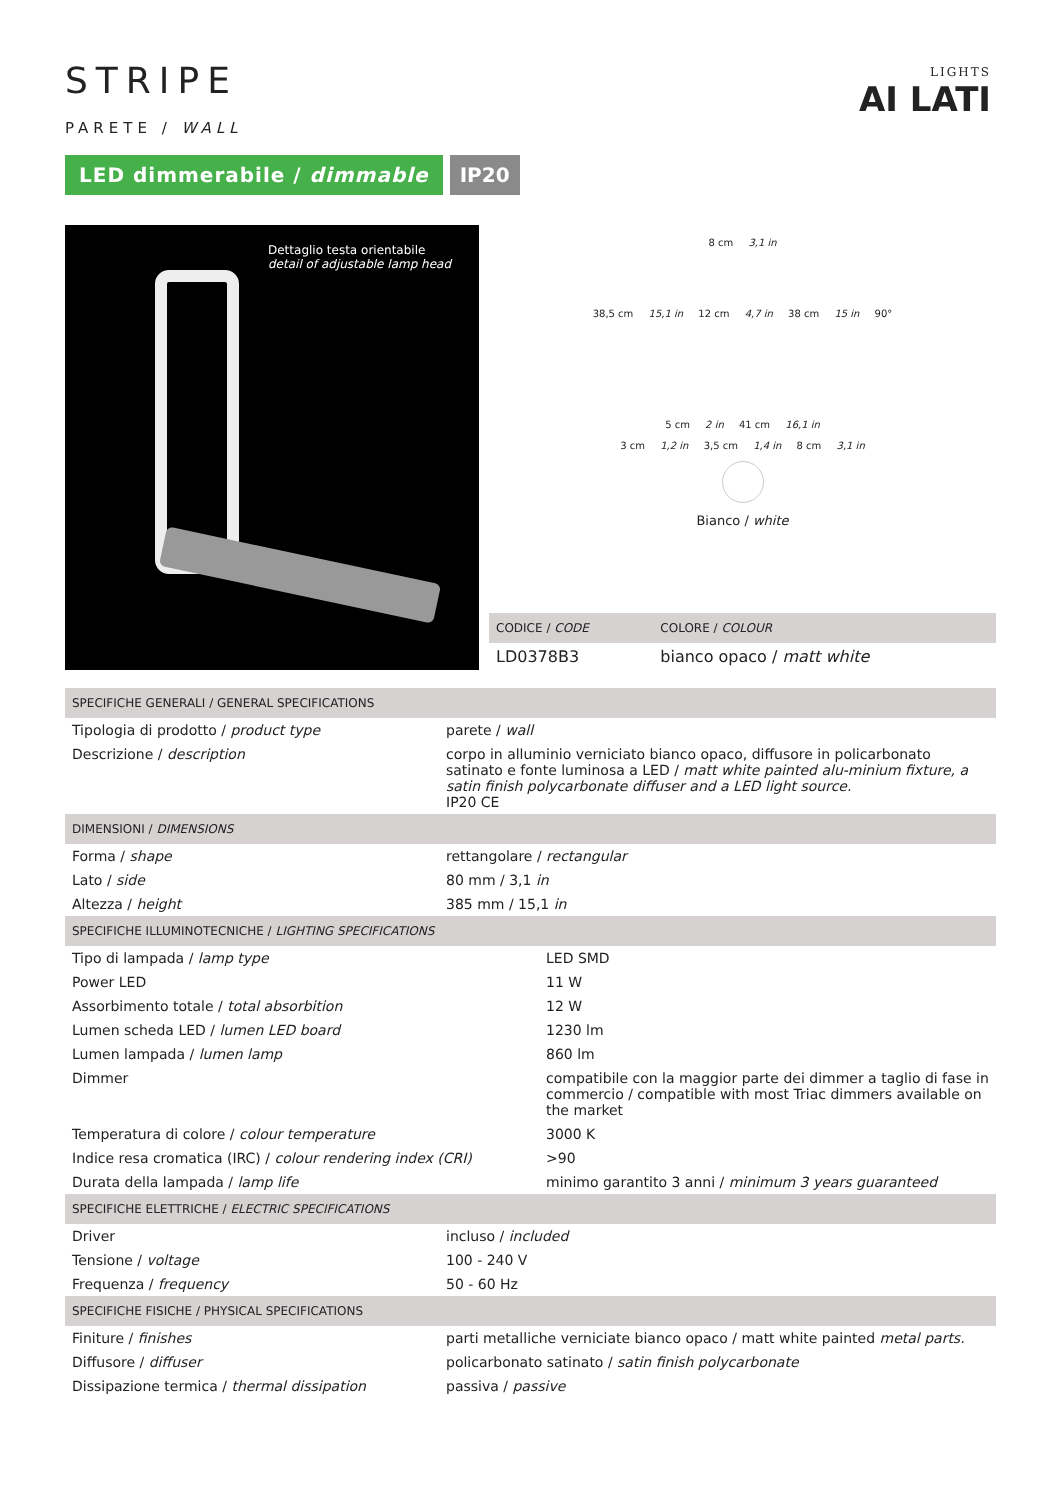LIGHTS
AI LATI
STRIPE
PARETE / WALL
LED dimmerabile / dimmable IP20
Dettaglio testa orientabile
detail of adjustable lamp head
8 cm 3,1 in
38,5 cm 15,1 in 12 cm 4,7 in 38 cm 15 in 90°
5 cm 2 in 41 cm 16,1 in
3 cm 1,2 in 3,5 cm 1,4 in 8 cm 3,1 in
Bianco / white
| CODICE / CODE | COLORE / COLOUR |
| --- | --- |
| LD0378B3 | bianco opaco / matt white |
| SPECIFICHE GENERALI / GENERAL SPECIFICATIONS | |
| --- | --- |
| Tipologia di prodotto / product type | parete / wall |
| Descrizione / description | corpo in alluminio verniciato bianco opaco, diffusore in policarbonato satinato e fonte luminosa a LED / matt white painted alu-minium fixture, a satin finish polycarbonate diffuser and a LED light source. IP20 CE |
| DIMENSIONI / DIMENSIONS | |
| Forma / shape | rettangolare / rectangular |
| Lato / side | 80 mm / 3,1 in |
| Altezza / height | 385 mm / 15,1 in |
| SPECIFICHE ILLUMINOTECNICHE / LIGHTING SPECIFICATIONS | |
| --- | --- |
| Tipo di lampada / lamp type | LED SMD |
| Power LED | 11 W |
| Assorbimento totale / total absorbition | 12 W |
| Lumen scheda LED / lumen LED board | 1230 lm |
| Lumen lampada / lumen lamp | 860 lm |
| Dimmer | compatibile con la maggior parte dei dimmer a taglio di fase in commercio / compatible with most Triac dimmers available on the market |
| Temperatura di colore / colour temperature | 3000 K |
| Indice resa cromatica (IRC) / colour rendering index (CRI) | >90 |
| Durata della lampada / lamp life | minimo garantito 3 anni / minimum 3 years guaranteed |
| SPECIFICHE ELETTRICHE / ELECTRIC SPECIFICATIONS | |
| --- | --- |
| Driver | incluso / included |
| Tensione / voltage | 100 - 240 V |
| Frequenza / frequency | 50 - 60 Hz |
| SPECIFICHE FISICHE / PHYSICAL SPECIFICATIONS | |
| Finiture / finishes | parti metalliche verniciate bianco opaco / matt white painted metal parts. |
| Diffusore / diffuser | policarbonato satinato / satin finish polycarbonate |
| Dissipazione termica / thermal dissipation | passiva / passive |